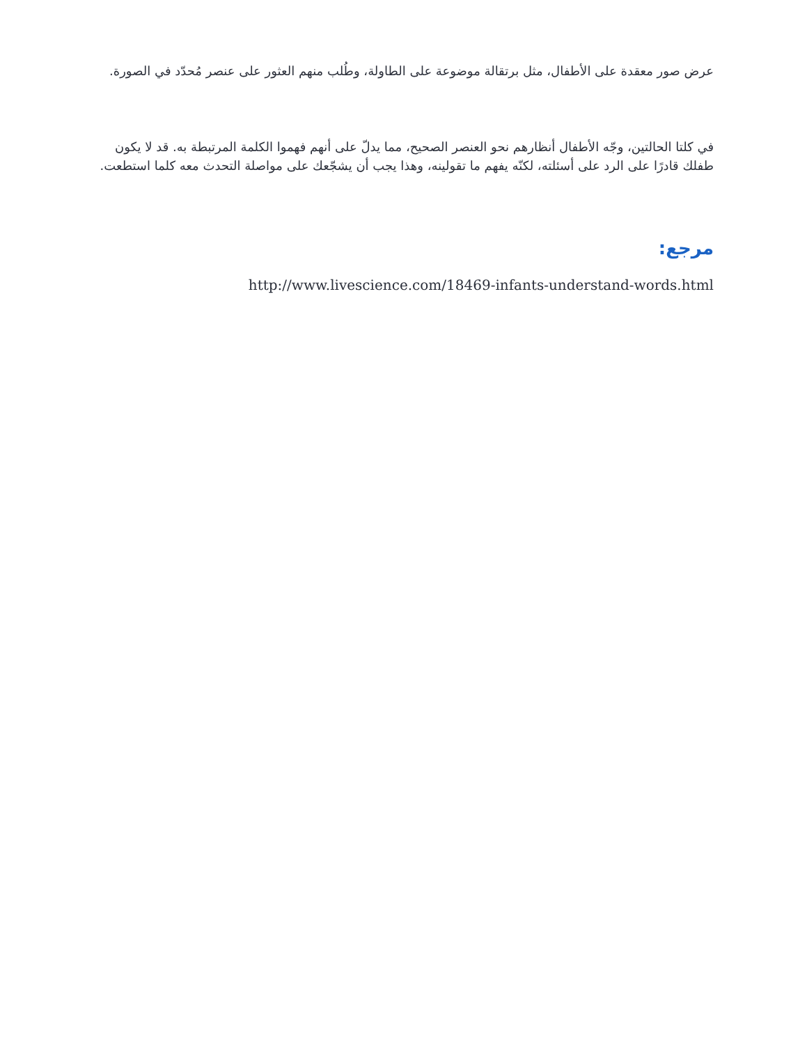عرض صور معقدة على الأطفال، مثل برتقالة موضوعة على الطاولة، وطُلب منهم العثور على عنصر مُحدّد في الصورة.
في كلتا الحالتين، وجّه الأطفال أنظارهم نحو العنصر الصحيح، مما يدلّ على أنهم فهموا الكلمة المرتبطة به. قد لا يكون طفلك قادرًا على الرد على أسئلته، لكنّه يفهم ما تقولينه، وهذا يجب أن يشجّعك على مواصلة التحدث معه كلما استطعت.
مرجع:
http://www.livescience.com/18469-infants-understand-words.html